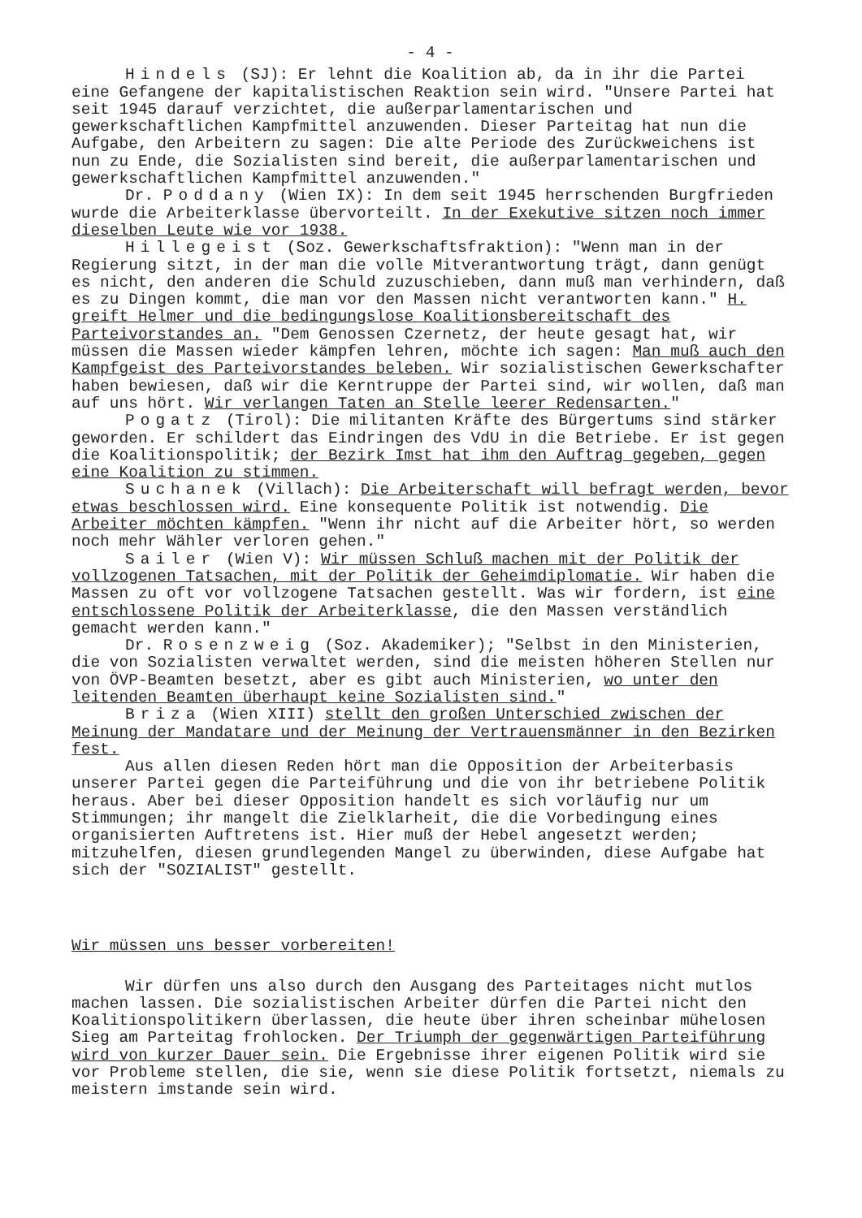- 4 -
Hindels (SJ): Er lehnt die Koalition ab, da in ihr die Partei eine Gefangene der kapitalistischen Reaktion sein wird. "Unsere Partei hat seit 1945 darauf verzichtet, die außerparlamentarischen und gewerkschaftlichen Kampfmittel anzuwenden. Dieser Parteitag hat nun die Aufgabe, den Arbeitern zu sagen: Die alte Periode des Zurückweichens ist nun zu Ende, die Sozialisten sind bereit, die außerparlamentarischen und gewerkschaftlichen Kampfmittel anzuwenden."
Dr. Poddany (Wien IX): In dem seit 1945 herrschenden Burgfrieden wurde die Arbeiterklasse übervorteilt. In der Exekutive sitzen noch immer dieselben Leute wie vor 1938.
Hillegeist (Soz. Gewerkschaftsfraktion): "Wenn man in der Regierung sitzt, in der man die volle Mitverantwortung trägt, dann genügt es nicht, den anderen die Schuld zuzuschieben, dann muß man verhindern, daß es zu Dingen kommt, die man vor den Massen nicht verantworten kann." H. greift Helmer und die bedingungslose Koalitionsbereitschaft des Parteivorstandes an. "Dem Genossen Czernetz, der heute gesagt hat, wir müssen die Massen wieder kämpfen lehren, möchte ich sagen: Man muß auch den Kampfgeist des Parteivorstandes beleben. Wir sozialistischen Gewerkschafter haben bewiesen, daß wir die Kerntruppe der Partei sind, wir wollen, daß man auf uns hört. Wir verlangen Taten an Stelle leerer Redensarten."
Pogatz (Tirol): Die militanten Kräfte des Bürgertums sind stärker geworden. Er schildert das Eindringen des VdU in die Betriebe. Er ist gegen die Koalitionspolitik; der Bezirk Imst hat ihm den Auftrag gegeben, gegen eine Koalition zu stimmen.
Suchanek (Villach): Die Arbeiterschaft will befragt werden, bevor etwas beschlossen wird. Eine konsequente Politik ist notwendig. Die Arbeiter möchten kämpfen. "Wenn ihr nicht auf die Arbeiter hört, so werden noch mehr Wähler verloren gehen."
Sailer (Wien V): Wir müssen Schluß machen mit der Politik der vollzogenen Tatsachen, mit der Politik der Geheimdiplomatie. Wir haben die Massen zu oft vor vollzogene Tatsachen gestellt. Was wir fordern, ist eine entschlossene Politik der Arbeiterklasse, die den Massen verständlich gemacht werden kann."
Dr. Rosenzweig (Soz. Akademiker); "Selbst in den Ministerien, die von Sozialisten verwaltet werden, sind die meisten höheren Stellen nur von ÖVP-Beamten besetzt, aber es gibt auch Ministerien, wo unter den leitenden Beamten überhaupt keine Sozialisten sind."
Briza (Wien XIII) stellt den großen Unterschied zwischen der Meinung der Mandatare und der Meinung der Vertrauensmänner in den Bezirken fest.
Aus allen diesen Reden hört man die Opposition der Arbeiterbasis unserer Partei gegen die Parteiführung und die von ihr betriebene Politik heraus. Aber bei dieser Opposition handelt es sich vorläufig nur um Stimmungen; ihr mangelt die Zielklarheit, die die Vorbedingung eines organisierten Auftretens ist. Hier muß der Hebel angesetzt werden; mitzuhelfen, diesen grundlegenden Mangel zu überwinden, diese Aufgabe hat sich der "SOZIALIST" gestellt.
Wir müssen uns besser vorbereiten!
Wir dürfen uns also durch den Ausgang des Parteitages nicht mutlos machen lassen. Die sozialistischen Arbeiter dürfen die Partei nicht den Koalitionspolitikern überlassen, die heute über ihren scheinbar mühelosen Sieg am Parteitag frohlocken. Der Triumph der gegenwärtigen Parteiführung wird von kurzer Dauer sein. Die Ergebnisse ihrer eigenen Politik wird sie vor Probleme stellen, die sie, wenn sie diese Politik fortsetzt, niemals zu meistern imstande sein wird.